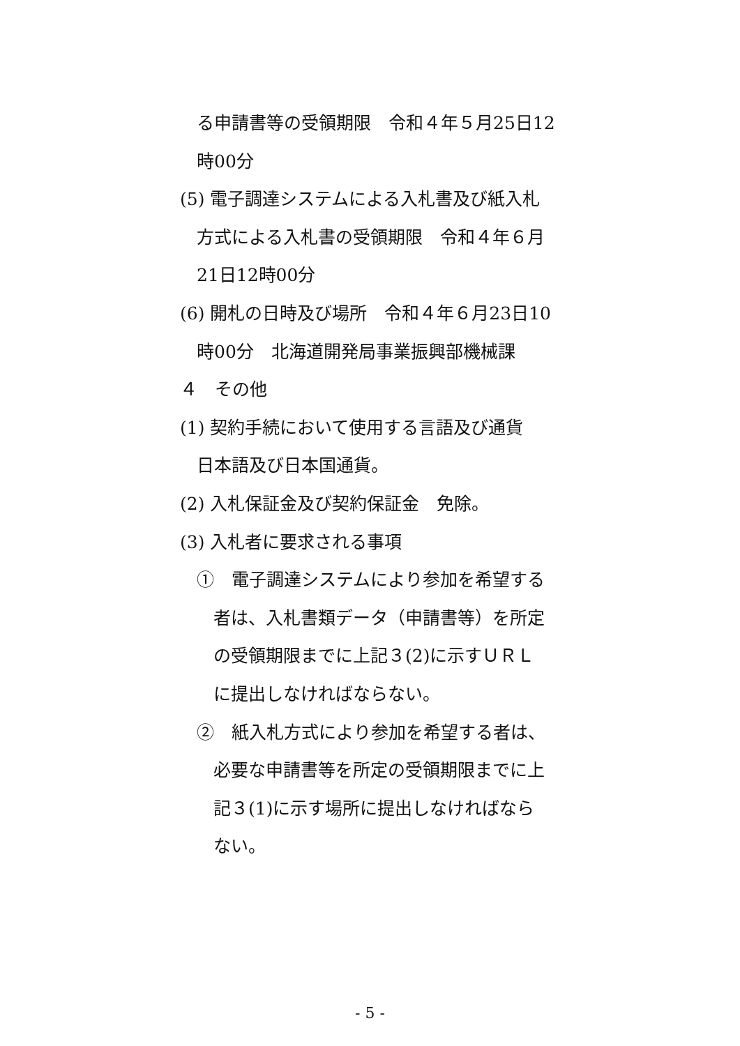る申請書等の受領期限　令和４年５月25日12
時00分
(5) 電子調達システムによる入札書及び紙入札
方式による入札書の受領期限　令和４年６月
21日12時00分
(6) 開札の日時及び場所　令和４年６月23日10
時00分　北海道開発局事業振興部機械課
４　その他
(1) 契約手続において使用する言語及び通貨
日本語及び日本国通貨。
(2) 入札保証金及び契約保証金　免除。
(3) 入札者に要求される事項
①　電子調達システムにより参加を希望する
者は、入札書類データ（申請書等）を所定
の受領期限までに上記３(2)に示すＵＲＬ
に提出しなければならない。
②　紙入札方式により参加を希望する者は、
必要な申請書等を所定の受領期限までに上
記３(1)に示す場所に提出しなければなら
ない。
- 5 -